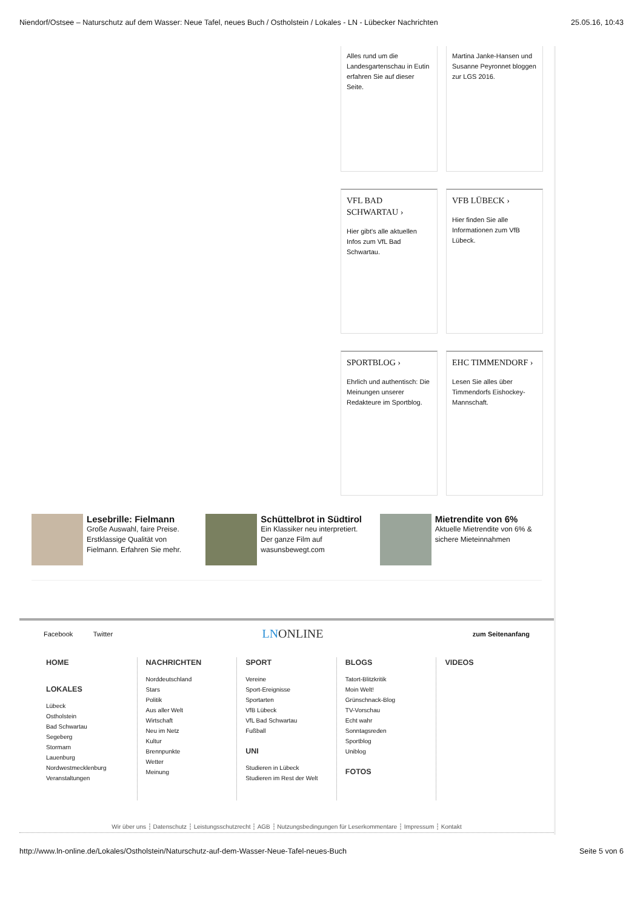Niendorf/Ostsee – Naturschutz auf dem Wasser: Neue Tafel, neues Buch / Ostholstein / Lokales - LN - Lübecker Nachrichten 25.05.16, 10:43
Alles rund um die Landesgartenschau in Eutin erfahren Sie auf dieser Seite.
Martina Janke-Hansen und Susanne Peyronnet bloggen zur LGS 2016.
VFL BAD SCHWARTAU ›
Hier gibt's alle aktuellen Infos zum VfL Bad Schwartau.
VFB LÜBECK ›
Hier finden Sie alle Informationen zum VfB Lübeck.
SPORTBLOG ›
Ehrlich und authentisch: Die Meinungen unserer Redakteure im Sportblog.
EHC TIMMENDORF ›
Lesen Sie alles über Timmendorfs Eishockey-Mannschaft.
Lesebrille: Fielmann
Große Auswahl, faire Preise. Erstklassige Qualität von Fielmann. Erfahren Sie mehr.
Schüttelbrot in Südtirol
Ein Klassiker neu interpretiert. Der ganze Film auf wasunsbewegt.com
Mietrendite von 6%
Aktuelle Mietrendite von 6% & sichere Mieteinnahmen
Facebook Twitter LNONLINE zum Seitenanfang
HOME
LOKALES
Lübeck
Ostholstein
Bad Schwartau
Segeberg
Stormarn
Lauenburg
Nordwestmecklenburg
Veranstaltungen
NACHRICHTEN
Norddeutschland
Stars
Politik
Aus aller Welt
Wirtschaft
Neu im Netz
Kultur
Brennpunkte
Wetter
Meinung
SPORT
Vereine
Sport-Ereignisse
Sportarten
VfB Lübeck
VfL Bad Schwartau
Fußball
UNI
Studieren in Lübeck
Studieren im Rest der Welt
BLOGS
Tatort-Blitzkritik
Moin Welt!
Grünschnack-Blog
TV-Vorschau
Echt wahr
Sonntagsreden
Sportblog
Uniblog
FOTOS
VIDEOS
Wir über uns ┆ Datenschutz ┆ Leistungsschutzrecht ┆ AGB ┆ Nutzungsbedingungen für Leserkommentare ┆ Impressum ┆ Kontakt
http://www.ln-online.de/Lokales/Ostholstein/Naturschutz-auf-dem-Wasser-Neue-Tafel-neues-Buch Seite 5 von 6